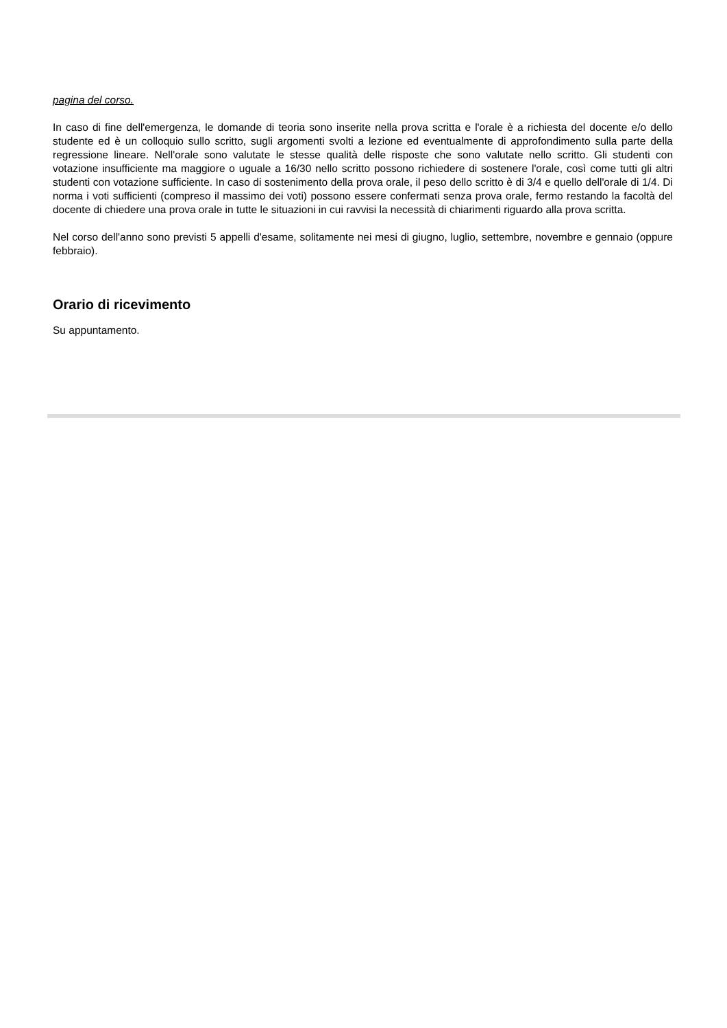pagina del corso.
In caso di fine dell'emergenza, le domande di teoria sono inserite nella prova scritta e l'orale è a richiesta del docente e/o dello studente ed è un colloquio sullo scritto, sugli argomenti svolti a lezione ed eventualmente di approfondimento sulla parte della regressione lineare. Nell'orale sono valutate le stesse qualità delle risposte che sono valutate nello scritto. Gli studenti con votazione insufficiente ma maggiore o uguale a 16/30 nello scritto possono richiedere di sostenere l'orale, così come tutti gli altri studenti con votazione sufficiente. In caso di sostenimento della prova orale, il peso dello scritto è di 3/4 e quello dell'orale di 1/4. Di norma i voti sufficienti (compreso il massimo dei voti) possono essere confermati senza prova orale, fermo restando la facoltà del docente di chiedere una prova orale in tutte le situazioni in cui ravvisi la necessità di chiarimenti riguardo alla prova scritta.
Nel corso dell'anno sono previsti 5 appelli d'esame, solitamente nei mesi di giugno, luglio, settembre, novembre e gennaio (oppure febbraio).
Orario di ricevimento
Su appuntamento.